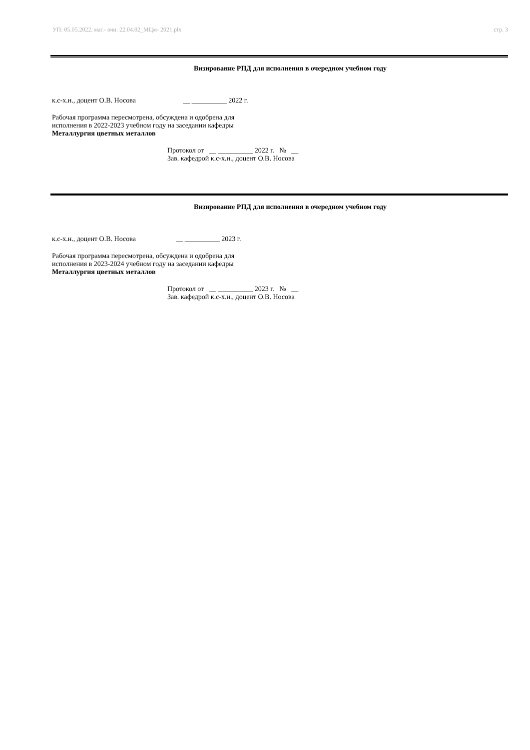УП: 05.05.2022. маг.- очн. 22.04.02_МЦм- 2021.plx стр. 3
Визирование РПД для исполнения в очередном учебном году
к.с-х.н., доцент О.В. Носова __ __________ 2022 г.
Рабочая программа пересмотрена, обсуждена и одобрена для
исполнения в 2022-2023 учебном году на заседании кафедры
Металлургия цветных металлов
Протокол от __ __________ 2022 г. № __
Зав. кафедрой к.с-х.н., доцент О.В. Носова
Визирование РПД для исполнения в очередном учебном году
к.с-х.н., доцент О.В. Носова __ __________ 2023 г.
Рабочая программа пересмотрена, обсуждена и одобрена для
исполнения в 2023-2024 учебном году на заседании кафедры
Металлургия цветных металлов
Протокол от __ __________ 2023 г. № __
Зав. кафедрой к.с-х.н., доцент О.В. Носова